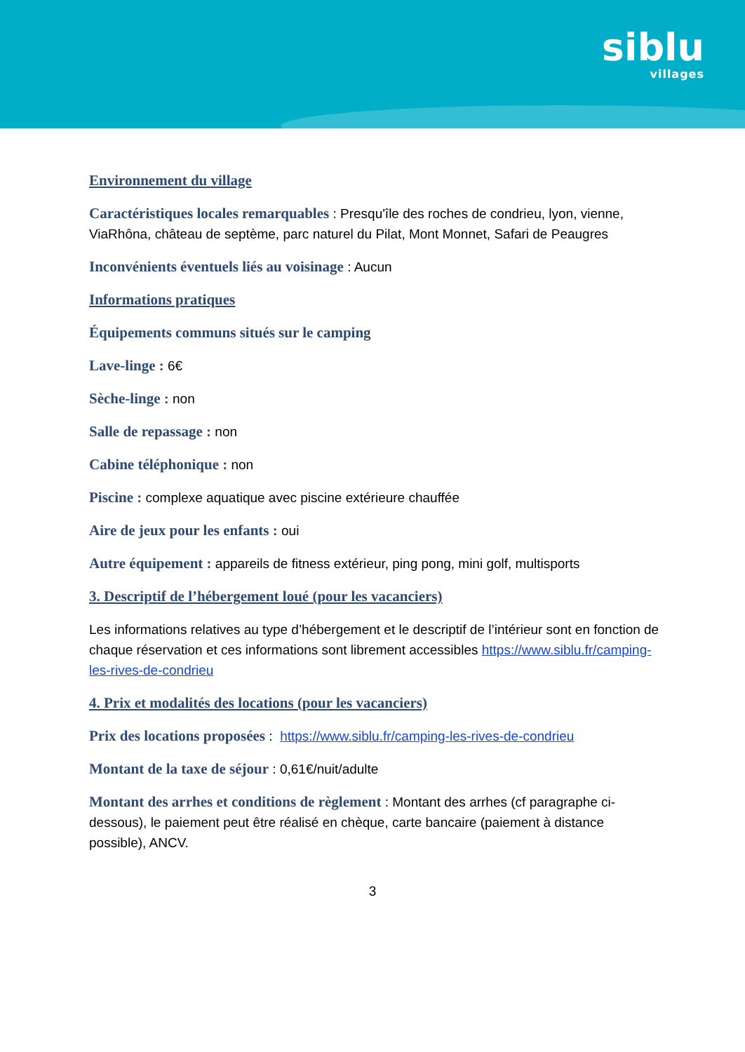siblu
villages
Environnement du village
Caractéristiques locales remarquables : Presqu'île des roches de condrieu, lyon, vienne, ViaRhôna, château de septème, parc naturel du Pilat, Mont Monnet, Safari de Peaugres
Inconvénients éventuels liés au voisinage : Aucun
Informations pratiques
Équipements communs situés sur le camping
Lave-linge : 6€
Sèche-linge : non
Salle de repassage : non
Cabine téléphonique : non
Piscine : complexe aquatique avec piscine extérieure chauffée
Aire de jeux pour les enfants : oui
Autre équipement : appareils de fitness extérieur, ping pong, mini golf, multisports
3. Descriptif de l’hébergement loué (pour les vacanciers)
Les informations relatives au type d’hébergement et le descriptif de l’intérieur sont en fonction de chaque réservation et ces informations sont librement accessibles https://www.siblu.fr/camping-les-rives-de-condrieu
4. Prix et modalités des locations (pour les vacanciers)
Prix des locations proposées : https://www.siblu.fr/camping-les-rives-de-condrieu
Montant de la taxe de séjour : 0,61€/nuit/adulte
Montant des arrhes et conditions de règlement : Montant des arrhes (cf paragraphe ci-dessous), le paiement peut être réalisé en chèque, carte bancaire (paiement à distance possible), ANCV.
3